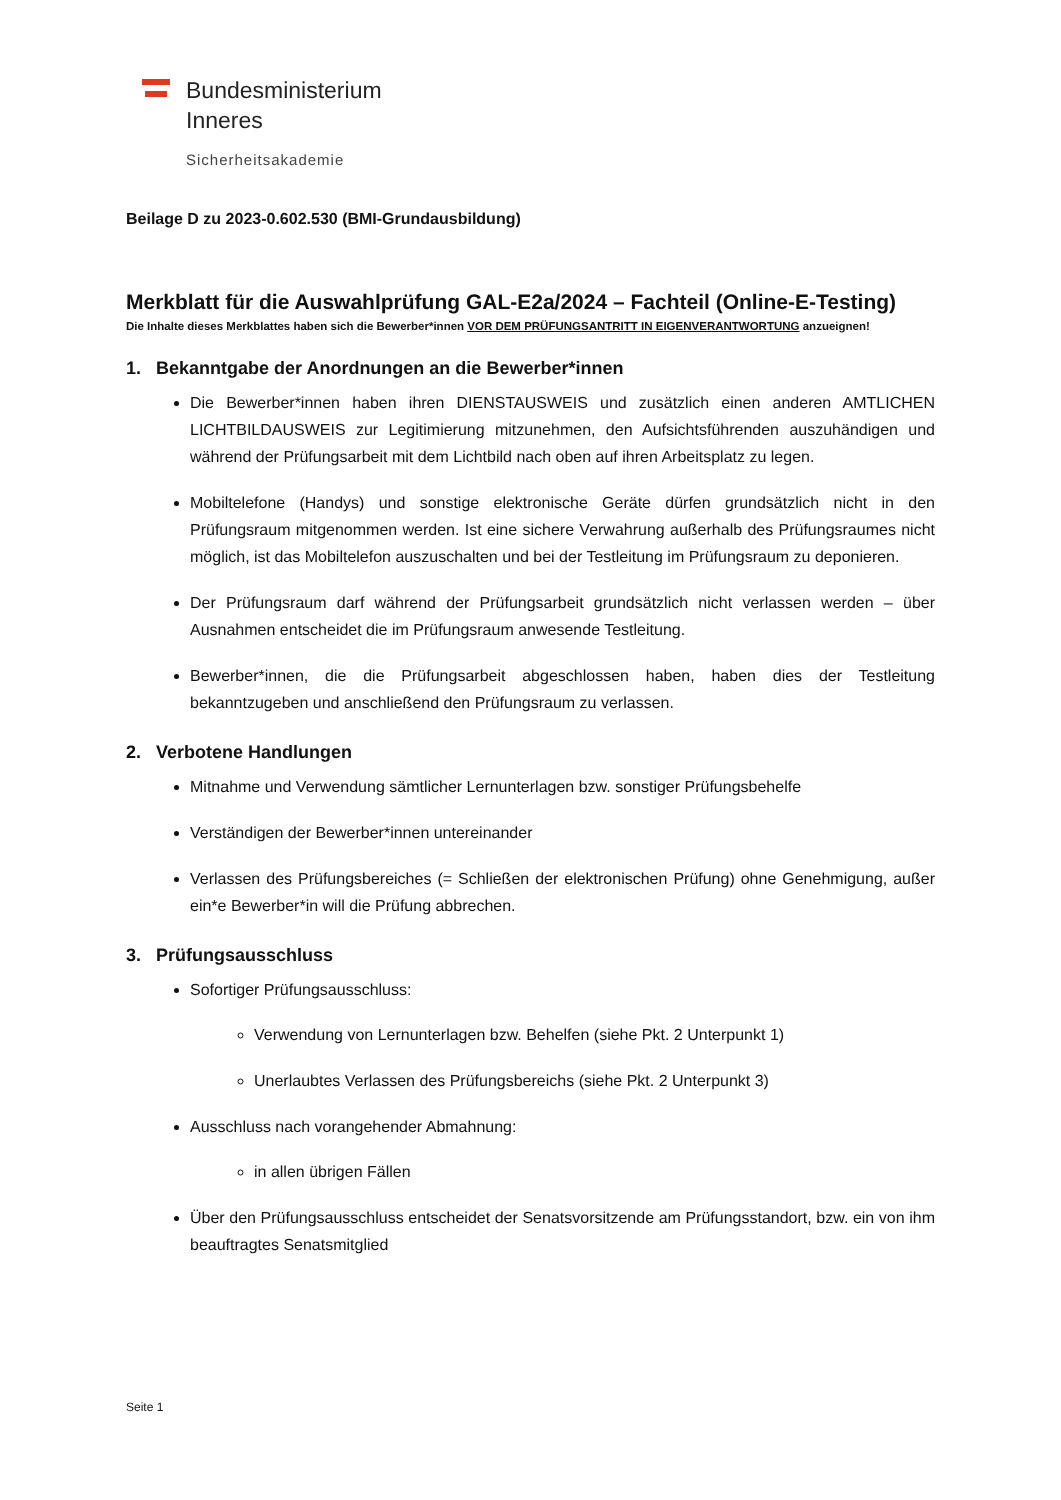Bundesministerium
Inneres
Sicherheitsakademie
Beilage D zu 2023-0.602.530 (BMI-Grundausbildung)
Merkblatt für die Auswahlprüfung GAL-E2a/2024 – Fachteil (Online-E-Testing)
Die Inhalte dieses Merkblattes haben sich die Bewerber*innen VOR DEM PRÜFUNGSANTRITT IN EIGENVERANTWORTUNG anzueignen!
1. Bekanntgabe der Anordnungen an die Bewerber*innen
Die Bewerber*innen haben ihren DIENSTAUSWEIS und zusätzlich einen anderen AMTLICHEN LICHTBILDAUSWEIS zur Legitimierung mitzunehmen, den Aufsichtsführenden auszuhändigen und während der Prüfungsarbeit mit dem Lichtbild nach oben auf ihren Arbeitsplatz zu legen.
Mobiltelefone (Handys) und sonstige elektronische Geräte dürfen grundsätzlich nicht in den Prüfungsraum mitgenommen werden. Ist eine sichere Verwahrung außerhalb des Prüfungsraumes nicht möglich, ist das Mobiltelefon auszuschalten und bei der Testleitung im Prüfungsraum zu deponieren.
Der Prüfungsraum darf während der Prüfungsarbeit grundsätzlich nicht verlassen werden – über Ausnahmen entscheidet die im Prüfungsraum anwesende Testleitung.
Bewerber*innen, die die Prüfungsarbeit abgeschlossen haben, haben dies der Testleitung bekanntzugeben und anschließend den Prüfungsraum zu verlassen.
2. Verbotene Handlungen
Mitnahme und Verwendung sämtlicher Lernunterlagen bzw. sonstiger Prüfungsbehelfe
Verständigen der Bewerber*innen untereinander
Verlassen des Prüfungsbereiches (= Schließen der elektronischen Prüfung) ohne Genehmigung, außer ein*e Bewerber*in will die Prüfung abbrechen.
3. Prüfungsausschluss
Sofortiger Prüfungsausschluss:
Verwendung von Lernunterlagen bzw. Behelfen (siehe Pkt. 2 Unterpunkt 1)
Unerlaubtes Verlassen des Prüfungsbereichs (siehe Pkt. 2 Unterpunkt 3)
Ausschluss nach vorangehender Abmahnung:
in allen übrigen Fällen
Über den Prüfungsausschluss entscheidet der Senatsvorsitzende am Prüfungsstandort, bzw. ein von ihm beauftragtes Senatsmitglied
Seite 1